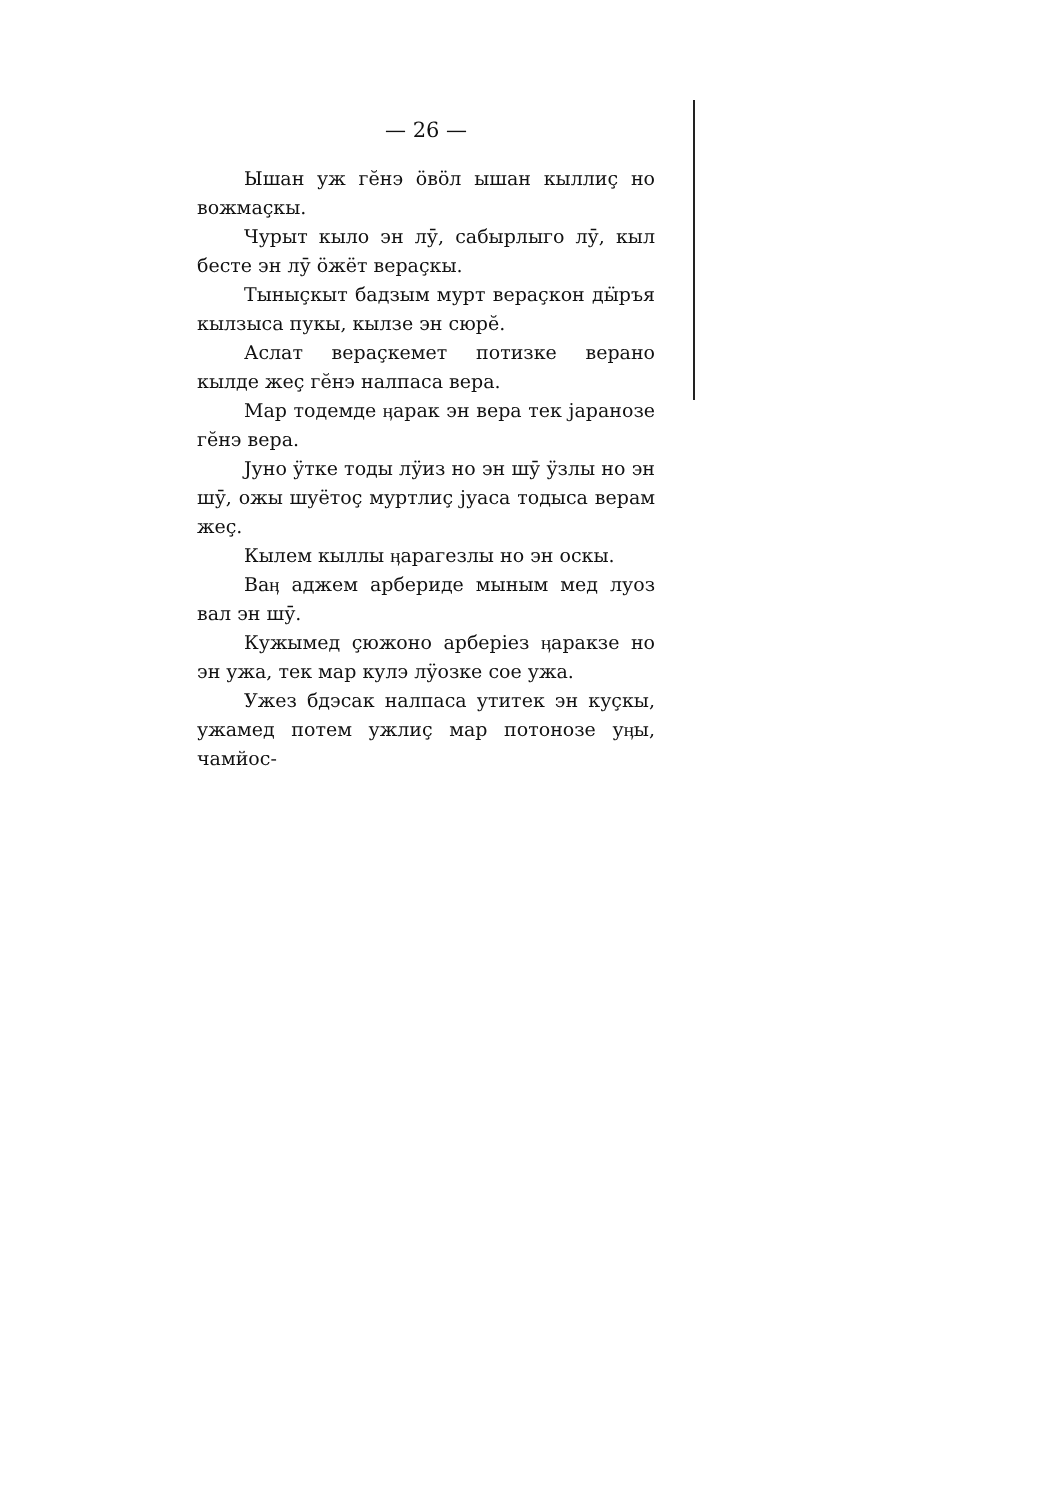— 26 —
Ышан уж гӗнэ ӧвӧл ышан кыллиҫ но вожмаҫкы.
Чурыт кыло эн лӯ, сабырлыго лӯ, кыл бесте эн лӯ ӧжёт вераҫкы.
Тыныҫкыт бадзым мурт вераҫкон дӹръя кылзыса пукы, кылзе эн сюрӗ.
Аслат вераҫкемет потизке верано кылде жеҫ гӗнэ налпаса вера.
Мар тодемде ӊарак эн вера тек јаранозе гӗнэ вера.
Јуно ӱтке тоды лӱиз но эн шӯ ӱзлы но эн шӯ, ожы шуётоҫ муртлиҫ јуаса тодыса верам жеҫ.
Кылем кыллы ӊарагезлы но эн оскы.
Ваӊ аджем арбериде мыным мед луоз вал эн шӯ.
Кужымед ҫюжоно арберіез ӊаракзе но эн ужа, тек мар кулэ лӱозке сое ужа.
Ужез бдэсак налпаса утитек эн куҫкы, ужамед потем ужлиҫ мар потонозе уӊы, чамйос-